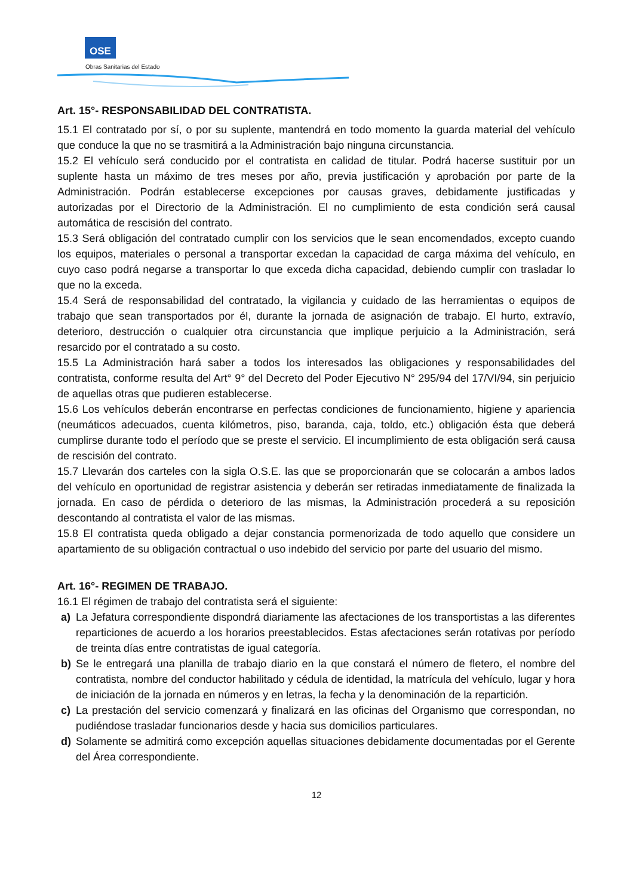OSE
Obras Sanitarias del Estado
Art. 15°- RESPONSABILIDAD DEL CONTRATISTA.
15.1 El contratado por sí, o por su suplente, mantendrá en todo momento la guarda material del vehículo que conduce la que no se trasmitirá a la Administración bajo ninguna circunstancia.
15.2 El vehículo será conducido por el contratista en calidad de titular. Podrá hacerse sustituir por un suplente hasta un máximo de tres meses por año, previa justificación y aprobación por parte de la Administración. Podrán establecerse excepciones por causas graves, debidamente justificadas y autorizadas por el Directorio de la Administración. El no cumplimiento de esta condición será causal automática de rescisión del contrato.
15.3 Será obligación del contratado cumplir con los servicios que le sean encomendados, excepto cuando los equipos, materiales o personal a transportar excedan la capacidad de carga máxima del vehículo, en cuyo caso podrá negarse a transportar lo que exceda dicha capacidad, debiendo cumplir con trasladar lo que no la exceda.
15.4 Será de responsabilidad del contratado, la vigilancia y cuidado de las herramientas o equipos de trabajo que sean transportados por él, durante la jornada de asignación de trabajo. El hurto, extravío, deterioro, destrucción o cualquier otra circunstancia que implique perjuicio a la Administración, será resarcido por el contratado a su costo.
15.5 La Administración hará saber a todos los interesados las obligaciones y responsabilidades del contratista, conforme resulta del Art° 9° del Decreto del Poder Ejecutivo N° 295/94 del 17/VI/94, sin perjuicio de aquellas otras que pudieren establecerse.
15.6 Los vehículos deberán encontrarse en perfectas condiciones de funcionamiento, higiene y apariencia (neumáticos adecuados, cuenta kilómetros, piso, baranda, caja, toldo, etc.) obligación ésta que deberá cumplirse durante todo el período que se preste el servicio. El incumplimiento de esta obligación será causa de rescisión del contrato.
15.7 Llevarán dos carteles con la sigla O.S.E. las que se proporcionarán que se colocarán a ambos lados del vehículo en oportunidad de registrar asistencia y deberán ser retiradas inmediatamente de finalizada la jornada. En caso de pérdida o deterioro de las mismas, la Administración procederá a su reposición descontando al contratista el valor de las mismas.
15.8 El contratista queda obligado a dejar constancia pormenorizada de todo aquello que considere un apartamiento de su obligación contractual o uso indebido del servicio por parte del usuario del mismo.
Art. 16°- REGIMEN DE TRABAJO.
16.1 El régimen de trabajo del contratista será el siguiente:
a) La Jefatura correspondiente dispondrá diariamente las afectaciones de los transportistas a las diferentes reparticiones de acuerdo a los horarios preestablecidos. Estas afectaciones serán rotativas por período de treinta días entre contratistas de igual categoría.
b) Se le entregará una planilla de trabajo diario en la que constará el número de fletero, el nombre del contratista, nombre del conductor habilitado y cédula de identidad, la matrícula del vehículo, lugar y hora de iniciación de la jornada en números y en letras, la fecha y la denominación de la repartición.
c) La prestación del servicio comenzará y finalizará en las oficinas del Organismo que correspondan, no pudiéndose trasladar funcionarios desde y hacia sus domicilios particulares.
d) Solamente se admitirá como excepción aquellas situaciones debidamente documentadas por el Gerente del Área correspondiente.
12